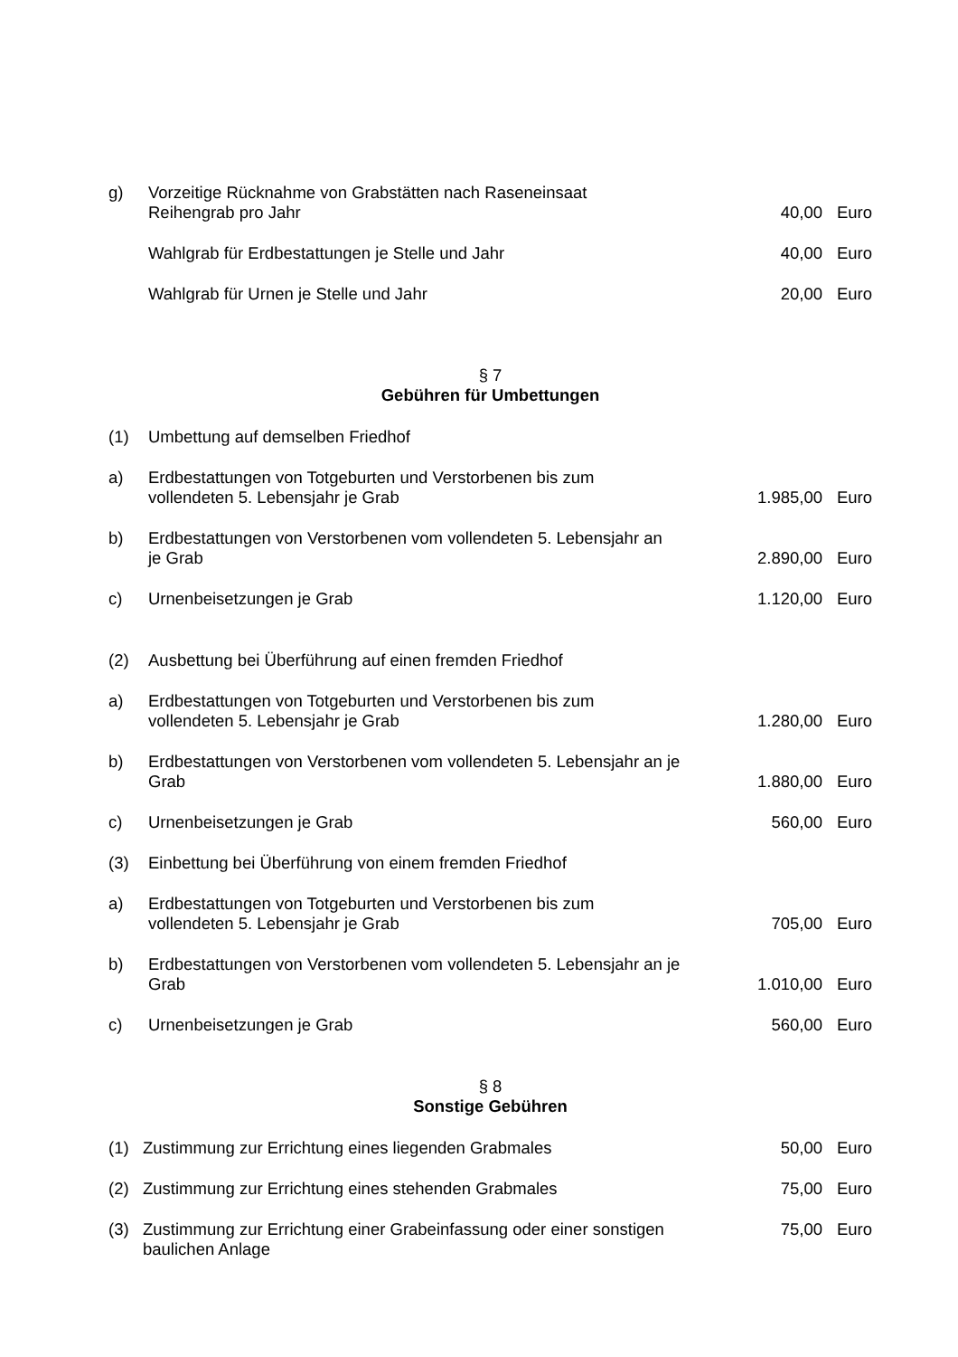g) Vorzeitige Rücknahme von Grabstätten nach Raseneinsaat
Reihengrab pro Jahr
40,00 Euro
Wahlgrab für Erdbestattungen je Stelle und Jahr
40,00 Euro
Wahlgrab für Urnen je Stelle und Jahr
20,00 Euro
§ 7
Gebühren für Umbettungen
(1) Umbettung auf demselben Friedhof
a) Erdbestattungen von Totgeburten und Verstorbenen bis zum
vollendeten 5. Lebensjahr je Grab
1.985,00 Euro
b) Erdbestattungen von Verstorbenen vom vollendeten 5. Lebensjahr an
je Grab
2.890,00 Euro
c) Urnenbeisetzungen je Grab 1.120,00 Euro
(2) Ausbettung bei Überführung auf einen fremden Friedhof
a) Erdbestattungen von Totgeburten und Verstorbenen bis zum
vollendeten 5. Lebensjahr je Grab
1.280,00 Euro
b) Erdbestattungen von Verstorbenen vom vollendeten 5. Lebensjahr an je
Grab
1.880,00 Euro
c) Urnenbeisetzungen je Grab 560,00 Euro
(3) Einbettung bei Überführung von einem fremden Friedhof
a) Erdbestattungen von Totgeburten und Verstorbenen bis zum
vollendeten 5. Lebensjahr je Grab
705,00 Euro
b) Erdbestattungen von Verstorbenen vom vollendeten 5. Lebensjahr an je
Grab
1.010,00 Euro
c) Urnenbeisetzungen je Grab 560,00 Euro
§ 8
Sonstige Gebühren
(1) Zustimmung zur Errichtung eines liegenden Grabmales
50,00 Euro
(2) Zustimmung zur Errichtung eines stehenden Grabmales
75,00 Euro
(3) Zustimmung zur Errichtung einer Grabeinfassung oder einer sonstigen
baulichen Anlage
75,00 Euro